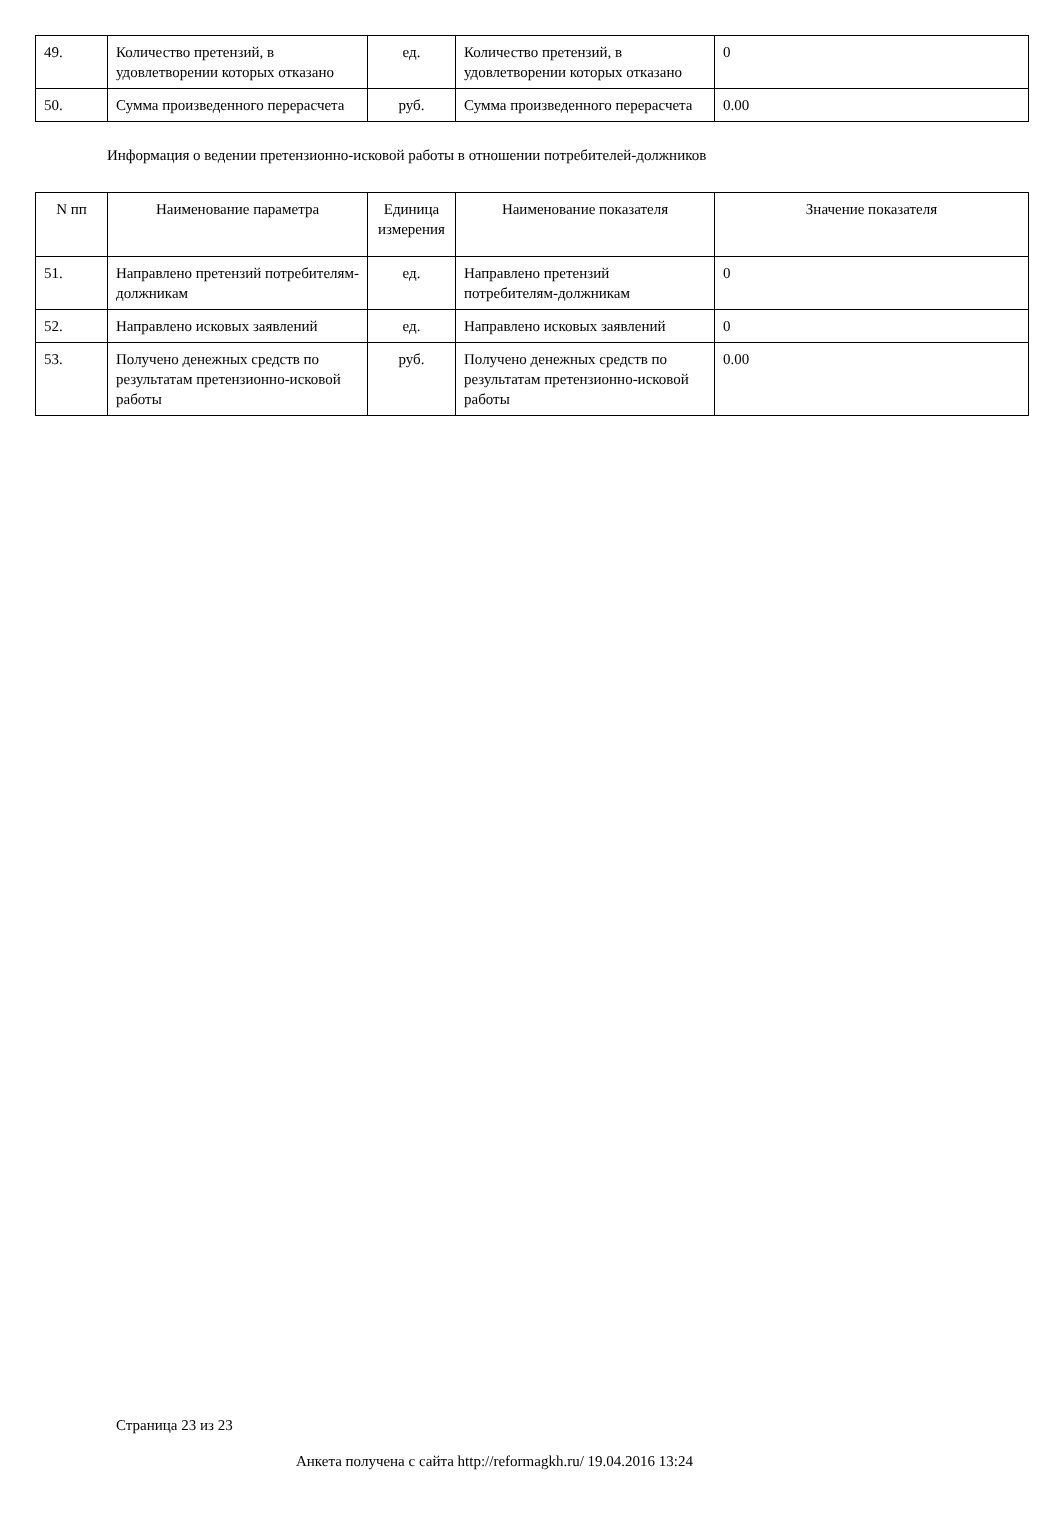| 49. | Количество претензий, в удовлетворении которых отказано | ед. | Количество претензий, в удовлетворении которых отказано | 0 |
| 50. | Сумма произведенного перерасчета | руб. | Сумма произведенного перерасчета | 0.00 |
Информация о ведении претензионно-исковой работы в отношении потребителей-должников
| N пп | Наименование параметра | Единица измерения | Наименование показателя | Значение показателя |
| --- | --- | --- | --- | --- |
| 51. | Направлено претензий потребителям-должникам | ед. | Направлено претензий потребителям-должникам | 0 |
| 52. | Направлено исковых заявлений | ед. | Направлено исковых заявлений | 0 |
| 53. | Получено денежных средств по результатам претензионно-исковой работы | руб. | Получено денежных средств по результатам претензионно-исковой работы | 0.00 |
Страница 23 из 23
Анкета получена с сайта http://reformagkh.ru/ 19.04.2016 13:24